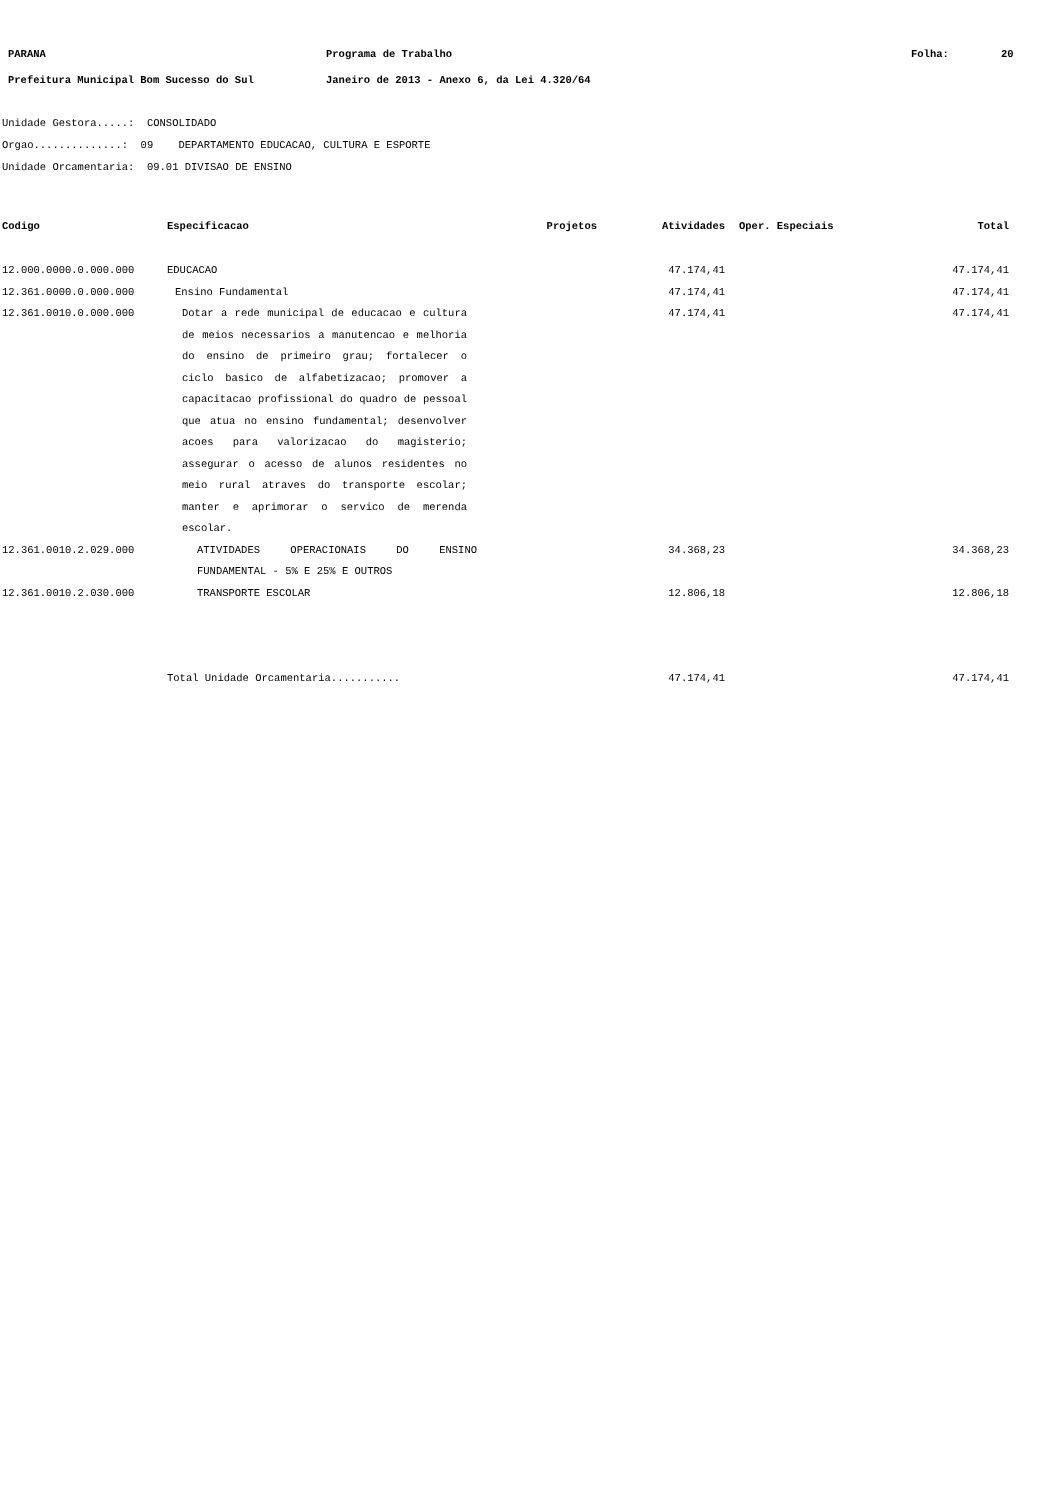PARANA Programa de Trabalho Folha: 20
Prefeitura Municipal Bom Sucesso do Sul Janeiro de 2013 - Anexo 6, da Lei 4.320/64
Unidade Gestora.....: CONSOLIDADO
Orgao..............: 09 DEPARTAMENTO EDUCACAO, CULTURA E ESPORTE
Unidade Orcamentaria: 09.01 DIVISAO DE ENSINO
| Codigo | Especificacao | Projetos | Atividades | Oper. Especiais | Total |
| --- | --- | --- | --- | --- | --- |
| 12.000.0000.0.000.000 | EDUCACAO | | 47.174,41 | | 47.174,41 |
| 12.361.0000.0.000.000 | Ensino Fundamental | | 47.174,41 | | 47.174,41 |
| 12.361.0010.0.000.000 | Dotar a rede municipal de educacao e cultura de meios necessarios a manutencao e melhoria do ensino de primeiro grau; fortalecer o ciclo basico de alfabetizacao; promover a capacitacao profissional do quadro de pessoal que atua no ensino fundamental; desenvolver acoes para valorizacao do magisterio; assegurar o acesso de alunos residentes no meio rural atraves do transporte escolar; manter e aprimorar o servico de merenda escolar. | | 47.174,41 | | 47.174,41 |
| 12.361.0010.2.029.000 | ATIVIDADES OPERACIONAIS DO ENSINO FUNDAMENTAL - 5% E 25% E OUTROS | | 34.368,23 | | 34.368,23 |
| 12.361.0010.2.030.000 | TRANSPORTE ESCOLAR | | 12.806,18 | | 12.806,18 |
| | Total Unidade Orcamentaria........... | | 47.174,41 | | 47.174,41 |